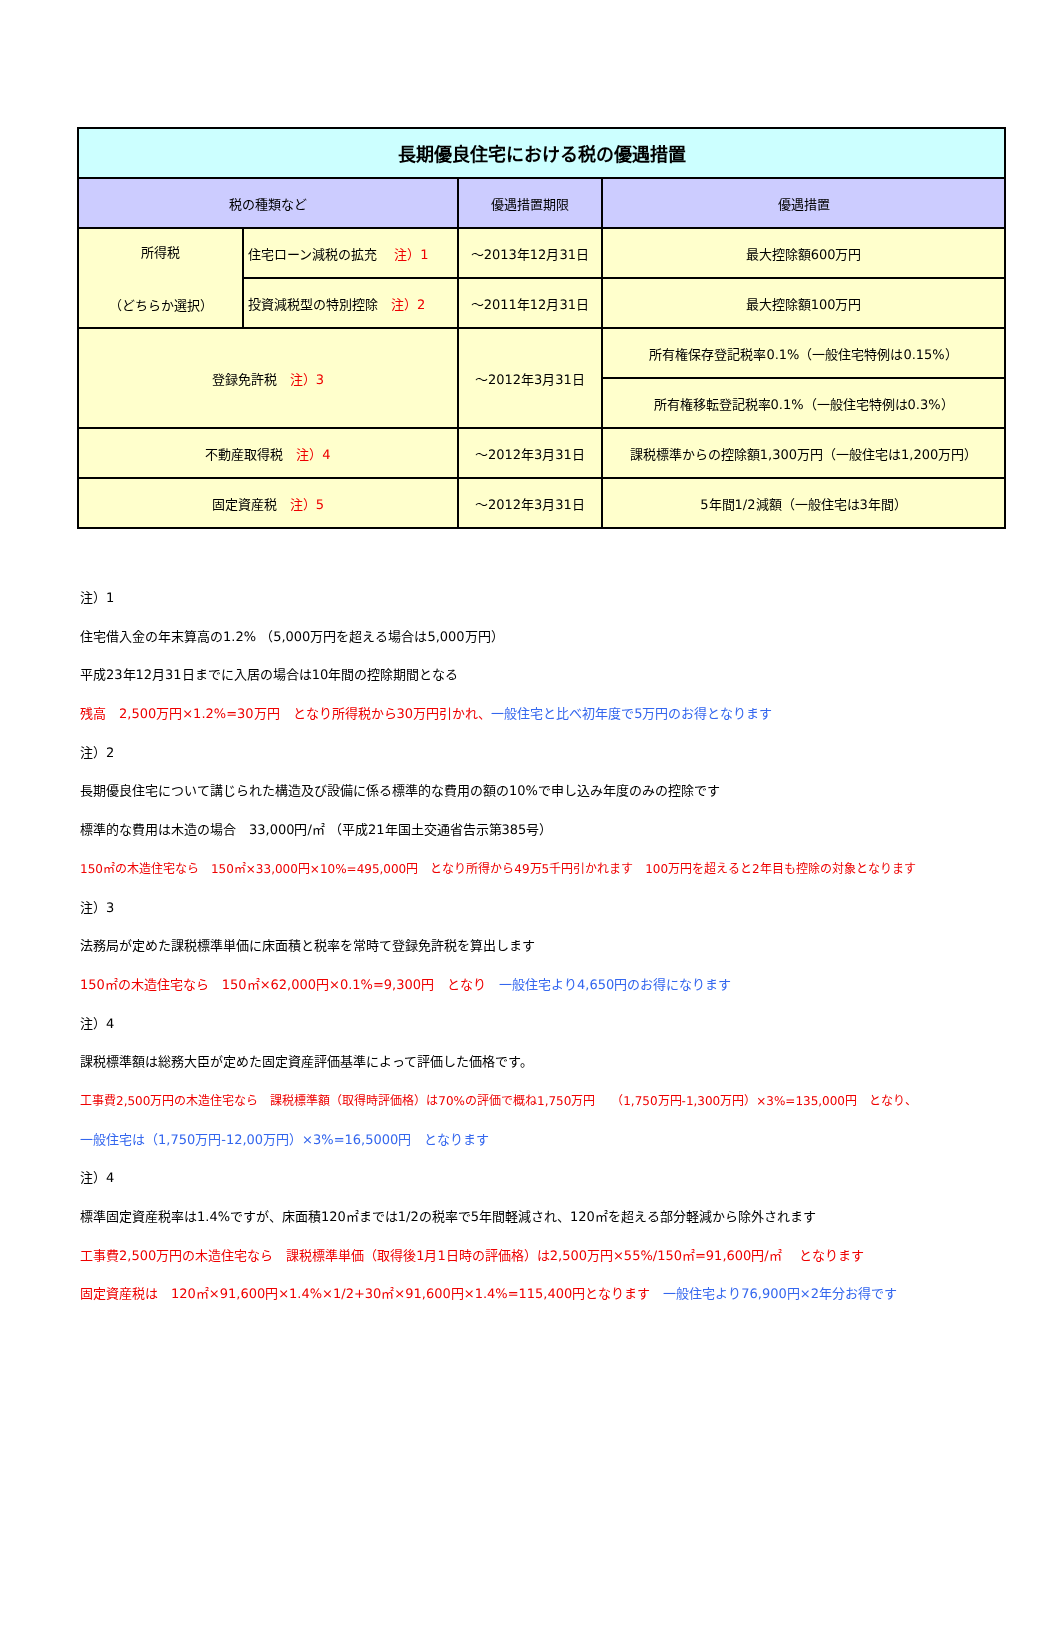| 長期優良住宅における税の優遇措置 | | | |
| --- | --- | --- | --- |
| 税の種類など | | 優遇措置期限 | 優遇措置 |
| 所得税 （どちらか選択） | 住宅ローン減税の拡充 注）1 | ～2013年12月31日 | 最大控除額600万円 |
| | 投資減税型の特別控除 注）2 | ～2011年12月31日 | 最大控除額100万円 |
| 登録免許税 注）3 | | ～2012年3月31日 | 所有権保存登記税率0.1%（一般住宅特例は0.15%） |
| | | | 所有権移転登記税率0.1%（一般住宅特例は0.3%） |
| 不動産取得税 注）4 | | ～2012年3月31日 | 課税標準からの控除額1,300万円（一般住宅は1,200万円） |
| 固定資産税 注）5 | | ～2012年3月31日 | 5年間1/2減額（一般住宅は3年間） |
注）1
住宅借入金の年末算高の1.2% （5,000万円を超える場合は5,000万円）
平成23年12月31日までに入居の場合は10年間の控除期間となる
残高　2,500万円×1.2%=30万円　となり所得税から30万円引かれ、一般住宅と比べ初年度で5万円のお得となります
注）2
長期優良住宅について講じられた構造及び設備に係る標準的な費用の額の10%で申し込み年度のみの控除です
標準的な費用は木造の場合　33,000円/㎡ （平成21年国土交通省告示第385号）
150㎡の木造住宅なら　150㎡×33,000円×10%=495,000円　となり所得から49万5千円引かれます　100万円を超えると2年目も控除の対象となります
注）3
法務局が定めた課税標準単価に床面積と税率を常時て登録免許税を算出します
150㎡の木造住宅なら　150㎡×62,000円×0.1%=9,300円　となり　一般住宅より4,650円のお得になります
注）4
課税標準額は総務大臣が定めた固定資産評価基準によって評価した価格です。
工事費2,500万円の木造住宅なら　課税標準額（取得時評価格）は70%の評価で概ね1,750万円　 （1,750万円-1,300万円）×3%=135,000円　となり、
一般住宅は（1,750万円-12,00万円）×3%=16,5000円　となります
注）4
標準固定資産税率は1.4%ですが、床面積120㎡までは1/2の税率で5年間軽減され、120㎡を超える部分軽減から除外されます
工事費2,500万円の木造住宅なら　課税標準単価（取得後1月1日時の評価格）は2,500万円×55%/150㎡=91,600円/㎡　 となります
固定資産税は　120㎡×91,600円×1.4%×1/2+30㎡×91,600円×1.4%=115,400円となります　一般住宅より76,900円×2年分お得です